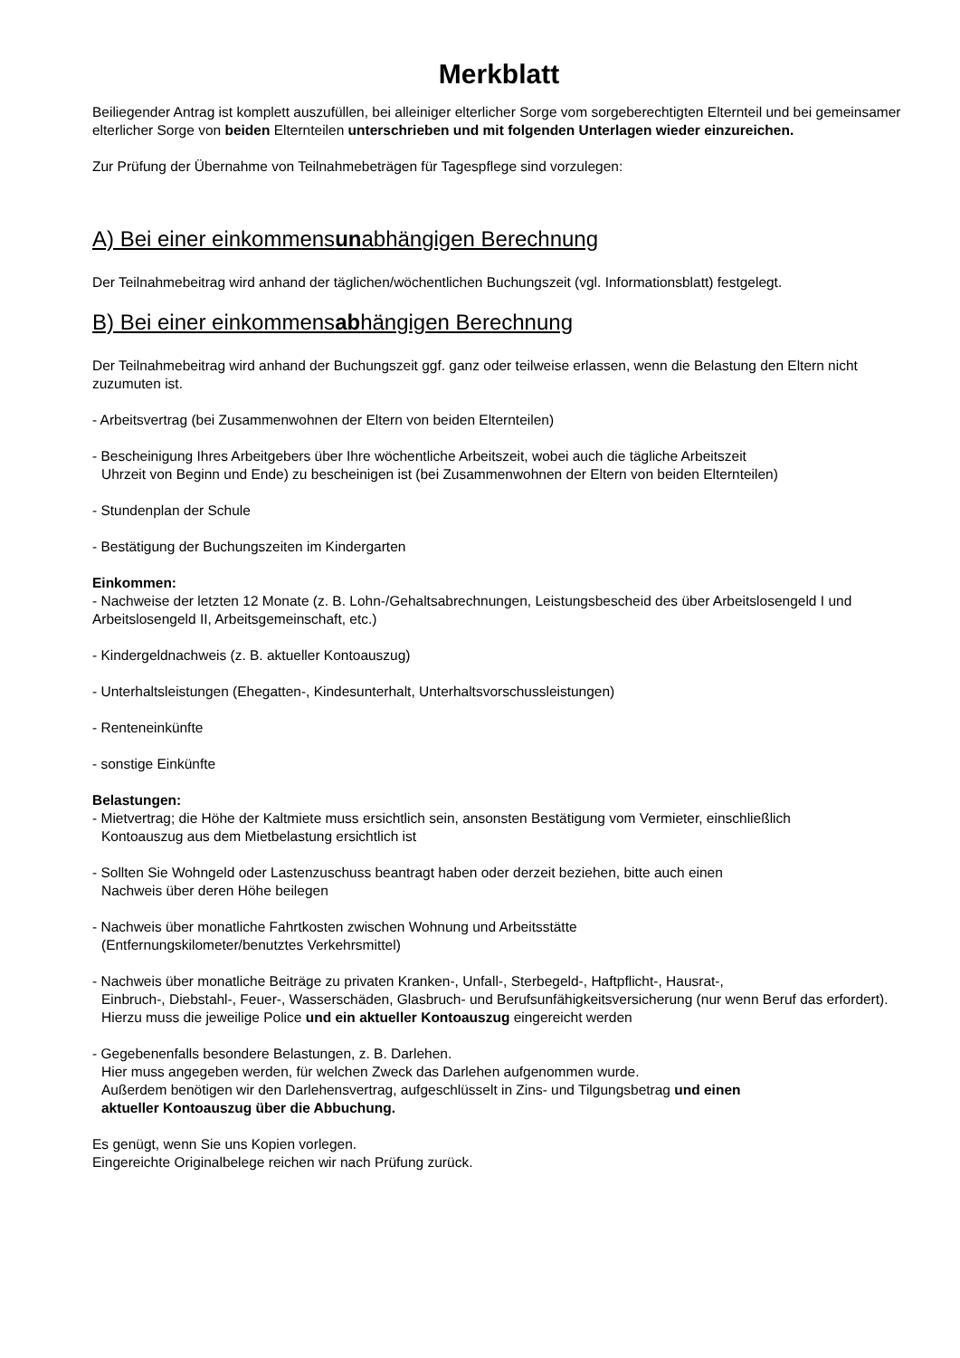Merkblatt
Beiliegender Antrag ist komplett auszufüllen, bei alleiniger elterlicher Sorge vom sorgeberechtigten Elternteil und bei gemeinsamer elterlicher Sorge von beiden Elternteilen unterschrieben und mit folgenden Unterlagen wieder einzureichen.
Zur Prüfung der Übernahme von Teilnahmebeträgen für Tagespflege sind vorzulegen:
A) Bei einer einkommensunabhängigen Berechnung
Der Teilnahmebeitrag wird anhand der täglichen/wöchentlichen Buchungszeit (vgl. Informationsblatt) festgelegt.
B) Bei einer einkommensabhängigen Berechnung
Der Teilnahmebeitrag wird anhand der Buchungszeit ggf. ganz oder teilweise erlassen, wenn die Belastung den Eltern nicht zuzumuten ist.
- Arbeitsvertrag (bei Zusammenwohnen der Eltern von beiden Elternteilen)
- Bescheinigung Ihres Arbeitgebers über Ihre wöchentliche Arbeitszeit, wobei auch die tägliche Arbeitszeit
Uhrzeit von Beginn und Ende) zu bescheinigen ist (bei Zusammenwohnen der Eltern von beiden Elternteilen)
- Stundenplan der Schule
- Bestätigung der Buchungszeiten im Kindergarten
Einkommen:
- Nachweise der letzten 12 Monate (z. B. Lohn-/Gehaltsabrechnungen, Leistungsbescheid des über Arbeitslosengeld I und Arbeitslosengeld II, Arbeitsgemeinschaft, etc.)
- Kindergeldnachweis (z. B. aktueller Kontoauszug)
- Unterhaltsleistungen (Ehegatten-, Kindesunterhalt, Unterhaltsvorschussleistungen)
- Renteneinkünfte
- sonstige Einkünfte
Belastungen:
- Mietvertrag; die Höhe der Kaltmiete muss ersichtlich sein, ansonsten Bestätigung vom Vermieter, einschließlich
Kontoauszug aus dem Mietbelastung ersichtlich ist
- Sollten Sie Wohngeld oder Lastenzuschuss beantragt haben oder derzeit beziehen, bitte auch einen
Nachweis über deren Höhe beilegen
- Nachweis über monatliche Fahrtkosten zwischen Wohnung und Arbeitsstätte
(Entfernungskilometer/benutztes Verkehrsmittel)
- Nachweis über monatliche Beiträge zu privaten Kranken-, Unfall-, Sterbegeld-, Haftpflicht-, Hausrat-,
Einbruch-, Diebstahl-, Feuer-, Wasserschäden, Glasbruch- und Berufsunfähigkeitsversicherung (nur wenn Beruf das erfordert).
Hierzu muss die jeweilige Police und ein aktueller Kontoauszug eingereicht werden
- Gegebenenfalls besondere Belastungen, z. B. Darlehen.
Hier muss angegeben werden, für welchen Zweck das Darlehen aufgenommen wurde.
Außerdem benötigen wir den Darlehensvertrag, aufgeschlüsselt in Zins- und Tilgungsbetrag und einen
aktueller Kontoauszug über die Abbuchung.
Es genügt, wenn Sie uns Kopien vorlegen.
Eingereichte Originalbelege reichen wir nach Prüfung zurück.